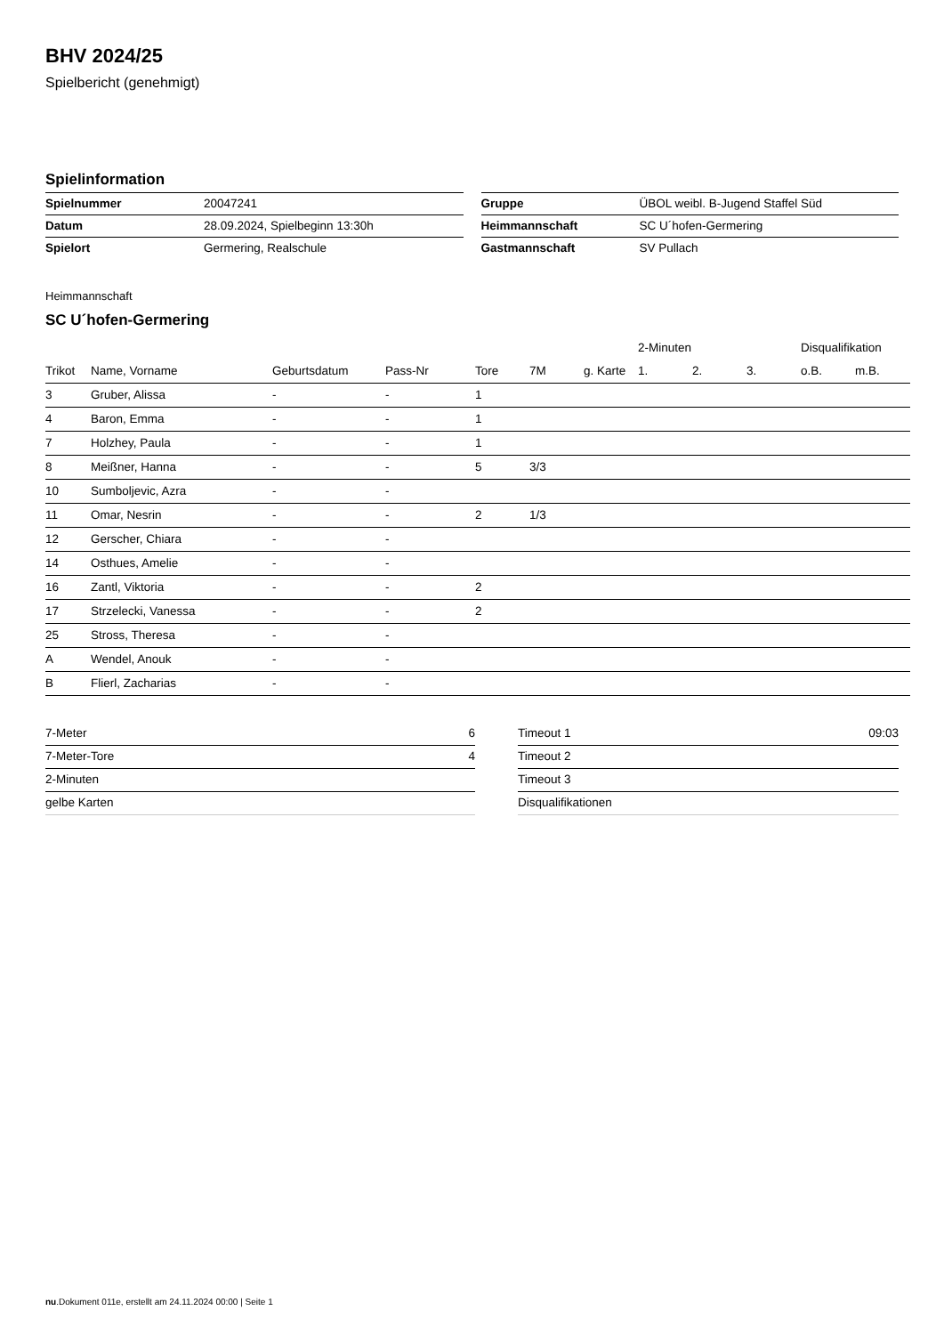BHV 2024/25
Spielbericht (genehmigt)
Spielinformation
| Spielnummer | 20047241 |
| Datum | 28.09.2024, Spielbeginn 13:30h |
| Spielort | Germering, Realschule |
| Gruppe | ÜBOL weibl. B-Jugend Staffel Süd |
| Heimmannschaft | SC U´hofen-Germering |
| Gastmannschaft | SV Pullach |
Heimmannschaft
SC U´hofen-Germering
| | | | | | | | 2-Minuten | | | Disqualifikation | |
| --- | --- | --- | --- | --- | --- | --- | --- | --- | --- | --- | --- |
| Trikot | Name, Vorname | Geburtsdatum | Pass-Nr | Tore | 7M | g. Karte | 1. | 2. | 3. | o.B. | m.B. |
| 3 | Gruber, Alissa | - | - | 1 | | | | | | | |
| 4 | Baron, Emma | - | - | 1 | | | | | | | |
| 7 | Holzhey, Paula | - | - | 1 | | | | | | | |
| 8 | Meißner, Hanna | - | - | 5 | 3/3 | | | | | | |
| 10 | Sumboljevic, Azra | - | - | | | | | | | | |
| 11 | Omar, Nesrin | - | - | 2 | 1/3 | | | | | | |
| 12 | Gerscher, Chiara | - | - | | | | | | | | |
| 14 | Osthues, Amelie | - | - | | | | | | | | |
| 16 | Zantl, Viktoria | - | - | 2 | | | | | | | |
| 17 | Strzelecki, Vanessa | - | - | 2 | | | | | | | |
| 25 | Stross, Theresa | - | - | | | | | | | | |
| A | Wendel, Anouk | - | - | | | | | | | | |
| B | Flierl, Zacharias | - | - | | | | | | | | |
| 7-Meter | 6 |
| 7-Meter-Tore | 4 |
| 2-Minuten | |
| gelbe Karten | |
| Timeout 1 | 09:03 |
| Timeout 2 | |
| Timeout 3 | |
| Disqualifikationen | |
nu.Dokument 011e, erstellt am 24.11.2024 00:00 | Seite 1